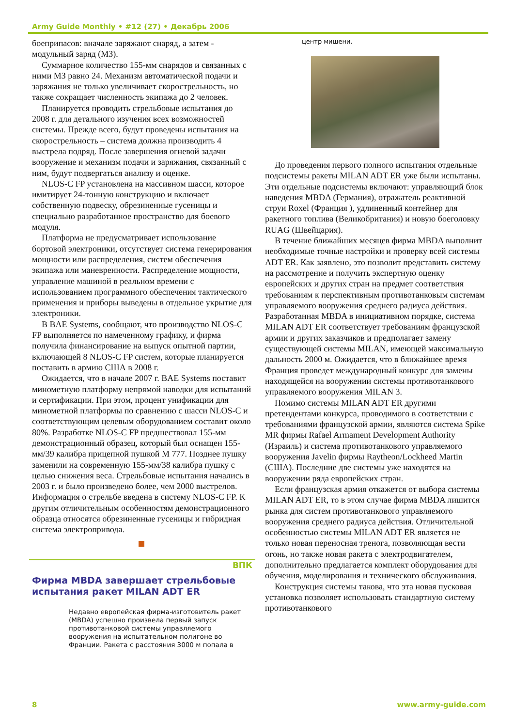Army Guide Monthly • #12 (27) • Декабрь 2006
боеприпасов: вначале заряжают снаряд, а затем - модульный заряд (МЗ).
Суммарное количество 155-мм снарядов и связанных с ними МЗ равно 24. Механизм автоматической подачи и заряжания не только увеличивает скорострельность, но также сокращает численность экипажа до 2 человек.
Планируется проводить стрельбовые испытания до 2008 г. для детального изучения всех возможностей системы. Прежде всего, будут проведены испытания на скорострельность – система должна производить 4 выстрела подряд. После завершения огневой задачи вооружение и механизм подачи и заряжания, связанный с ним, будут подвергаться анализу и оценке.
NLOS-C FP установлена на массивном шасси, которое имитирует 24-тонную конструкцию и включает собственную подвеску, обрезиненные гусеницы и специально разработанное пространство для боевого модуля.
Платформа не предусматривает использование бортовой электроники, отсутствует система генерирования мощности или распределения, систем обеспечения экипажа или маневренности. Распределение мощности, управление машиной в реальном времени с использованием программного обеспечения тактического применения и приборы выведены в отдельное укрытие для электроники.
В BAE Systems, сообщают, что производство NLOS-C FP выполняется по намеченному графику, и фирма получила финансирование на выпуск опытной партии, включающей 8 NLOS-C FP систем, которые планируется поставить в армию США в 2008 г.
Ожидается, что в начале 2007 г. BAE Systems поставит минометную платформу непрямой наводки для испытаний и сертификации. При этом, процент унификации для минометной платформы по сравнению с шасси NLOS-C и соответствующим целевым оборудованием составит около 80%. Разработке NLOS-C FP предшествовал 155-мм демонстрационный образец, который был оснащен 155-мм/39 калибра прицепной пушкой M 777. Позднее пушку заменили на современную 155-мм/38 калибра пушку с целью снижения веса. Стрельбовые испытания начались в 2003 г. и было произведено более, чем 2000 выстрелов. Информация о стрельбе введена в систему NLOS-C FP. К другим отличительным особенностям демонстрационного образца относятся обрезиненные гусеницы и гибридная система электропривода.
ВПК
Фирма MBDA завершает стрельбовые испытания ракет MILAN ADT ER
Недавно европейская фирма-изготовитель ракет (MBDA) успешно произвела первый запуск противотанковой системы управляемого вооружения на испытательном полигоне во Франции. Ракета с расстояния 3000 м попала в
центр мишени.
До проведения первого полного испытания отдельные подсистемы ракеты MILAN ADT ER уже были испытаны. Эти отдельные подсистемы включают: управляющий блок наведения MBDA (Германия), отражатель реактивной струи Roxel (Франция ), удлиненный контейнер для ракетного топлива (Великобритания) и новую боеголовку RUAG (Швейцария).
В течение ближайших месяцев фирма MBDA выполнит необходимые точные настройки и проверку всей системы ADT ER. Как заявлено, это позволит представить систему на рассмотрение и получить экспертную оценку европейских и других стран на предмет соответствия требованиям к перспективным противотанковым системам управляемого вооружения среднего радиуса действия. Разработанная MBDA в инициативном порядке, система MILAN ADT ER соответствует требованиям французской армии и других заказчиков и предполагает замену существующей системы MILAN, имеющей максимальную дальность 2000 м. Ожидается, что в ближайшее время Франция проведет международный конкурс для замены находящейся на вооружении системы противотанкового управляемого вооружения MILAN 3.
Помимо системы MILAN ADT ER другими претендентами конкурса, проводимого в соответствии с требованиями французской армии, являются система Spike MR фирмы Rafael Armament Development Authority (Израиль) и система противотанкового управляемого вооружения Javelin фирмы Raytheon/Lockheed Martin (США). Последние две системы уже находятся на вооружении ряда европейских стран.
Если французская армия откажется от выбора системы MILAN ADT ER, то в этом случае фирма MBDA лишится рынка для систем противотанкового управляемого вооружения среднего радиуса действия. Отличительной особенностью системы MILAN ADT ER является не только новая переносная тренога, позволяющая вести огонь, но также новая ракета с электродвигателем, дополнительно предлагается комплект оборудования для обучения, моделирования и технического обслуживания.
Конструкция системы такова, что эта новая пусковая установка позволяет использовать стандартную систему противотанкового
8 www.army-guide.com